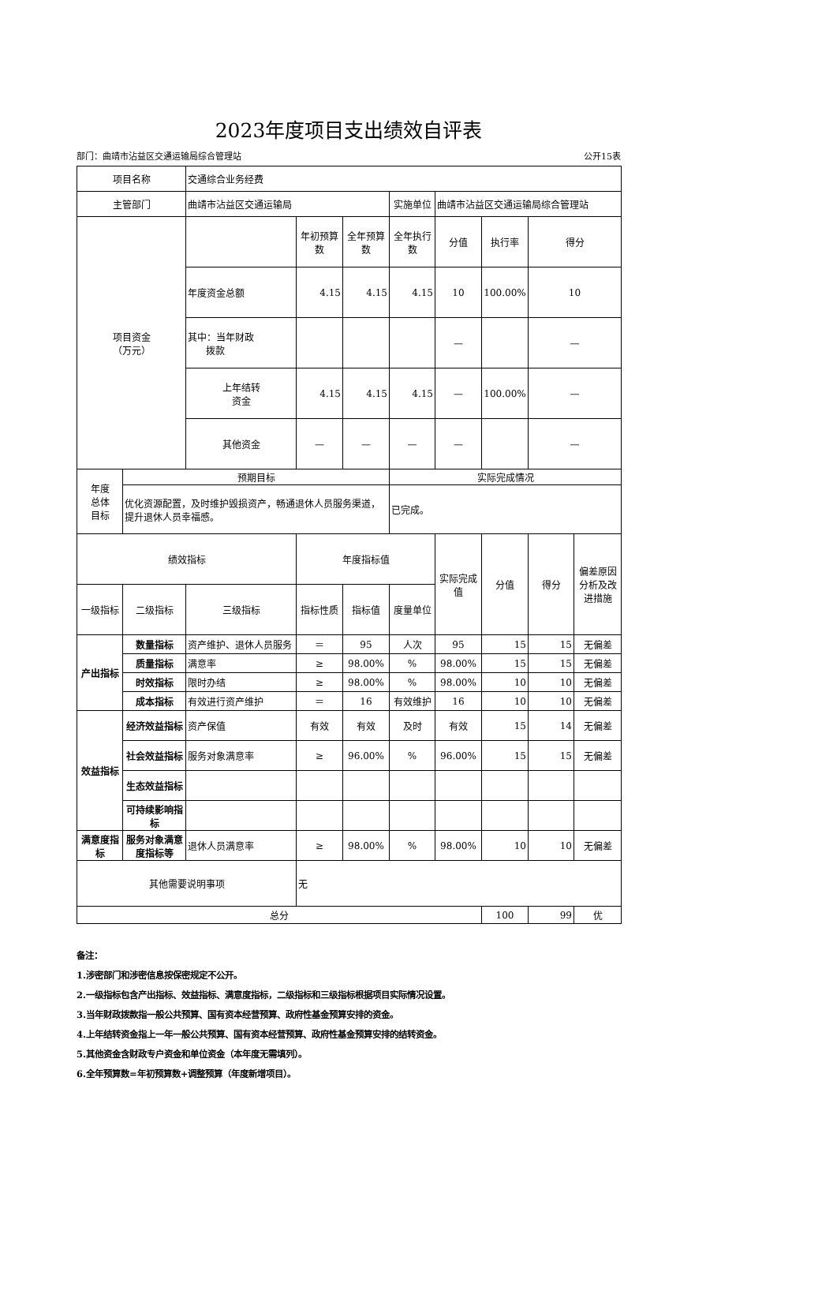2023年度项目支出绩效自评表
部门：曲靖市沾益区交通运输局综合管理站 公开15表
| 项目名称 | | 交通综合业务经费 | | | | | | | |
| 主管部门 | | 曲靖市沾益区交通运输局 | | | 实施单位 | 曲靖市沾益区交通运输局综合管理站 | | | |
| 项目资金 （万元） | | | 年初预算数 | 全年预算数 | 全年执行数 | 分值 | 执行率 | 得分 | |
| | | 年度资金总额 | 4.15 | 4.15 | 4.15 | 10 | 100.00% | 10 | |
| | | 其中：当年财政 拨款 | | | | — | | — | |
| | | 上年结转 资金 | 4.15 | 4.15 | 4.15 | — | 100.00% | — | |
| | | 其他资金 | — | — | — | — | | — | |
| 年度 总体 目标 | 预期目标 | | | | 实际完成情况 | | | | |
| | 优化资源配置，及时维护毁损资产，畅通退休人员服务渠道，提升退休人员幸福感。 | | | | 已完成。 | | | | |
| 绩效指标 | | | 年度指标值 | | | 实际完成值 | 分值 | 得分 | 偏差原因分析及改进措施 |
| 一级指标 | 二级指标 | 三级指标 | 指标性质 | 指标值 | 度量单位 | | | | |
| 产出指标 | 数量指标 | 资产维护、退休人员服务 | ＝ | 95 | 人次 | 95 | 15 | 15 | 无偏差 |
| | 质量指标 | 满意率 | ≥ | 98.00% | % | 98.00% | 15 | 15 | 无偏差 |
| | 时效指标 | 限时办结 | ≥ | 98.00% | % | 98.00% | 10 | 10 | 无偏差 |
| | 成本指标 | 有效进行资产维护 | ＝ | 16 | 有效维护 | 16 | 10 | 10 | 无偏差 |
| 效益指标 | 经济效益指标 | 资产保值 | 有效 | 有效 | 及时 | 有效 | 15 | 14 | 无偏差 |
| | 社会效益指标 | 服务对象满意率 | ≥ | 96.00% | % | 96.00% | 15 | 15 | 无偏差 |
| | 生态效益指标 | | | | | | | | |
| | 可持续影响指标 | | | | | | | | |
| 满意度指标 | 服务对象满意度指标等 | 退休人员满意率 | ≥ | 98.00% | % | 98.00% | 10 | 10 | 无偏差 |
| 其他需要说明事项 | | | 无 | | | | | | |
| 总分 | | | | | | | 100 | 99 | 优 |
备注：
1.涉密部门和涉密信息按保密规定不公开。
2.一级指标包含产出指标、效益指标、满意度指标，二级指标和三级指标根据项目实际情况设置。
3.当年财政拨款指一般公共预算、国有资本经营预算、政府性基金预算安排的资金。
4.上年结转资金指上一年一般公共预算、国有资本经营预算、政府性基金预算安排的结转资金。
5.其他资金含财政专户资金和单位资金（本年度无需填列）。
6.全年预算数=年初预算数+调整预算（年度新增项目）。